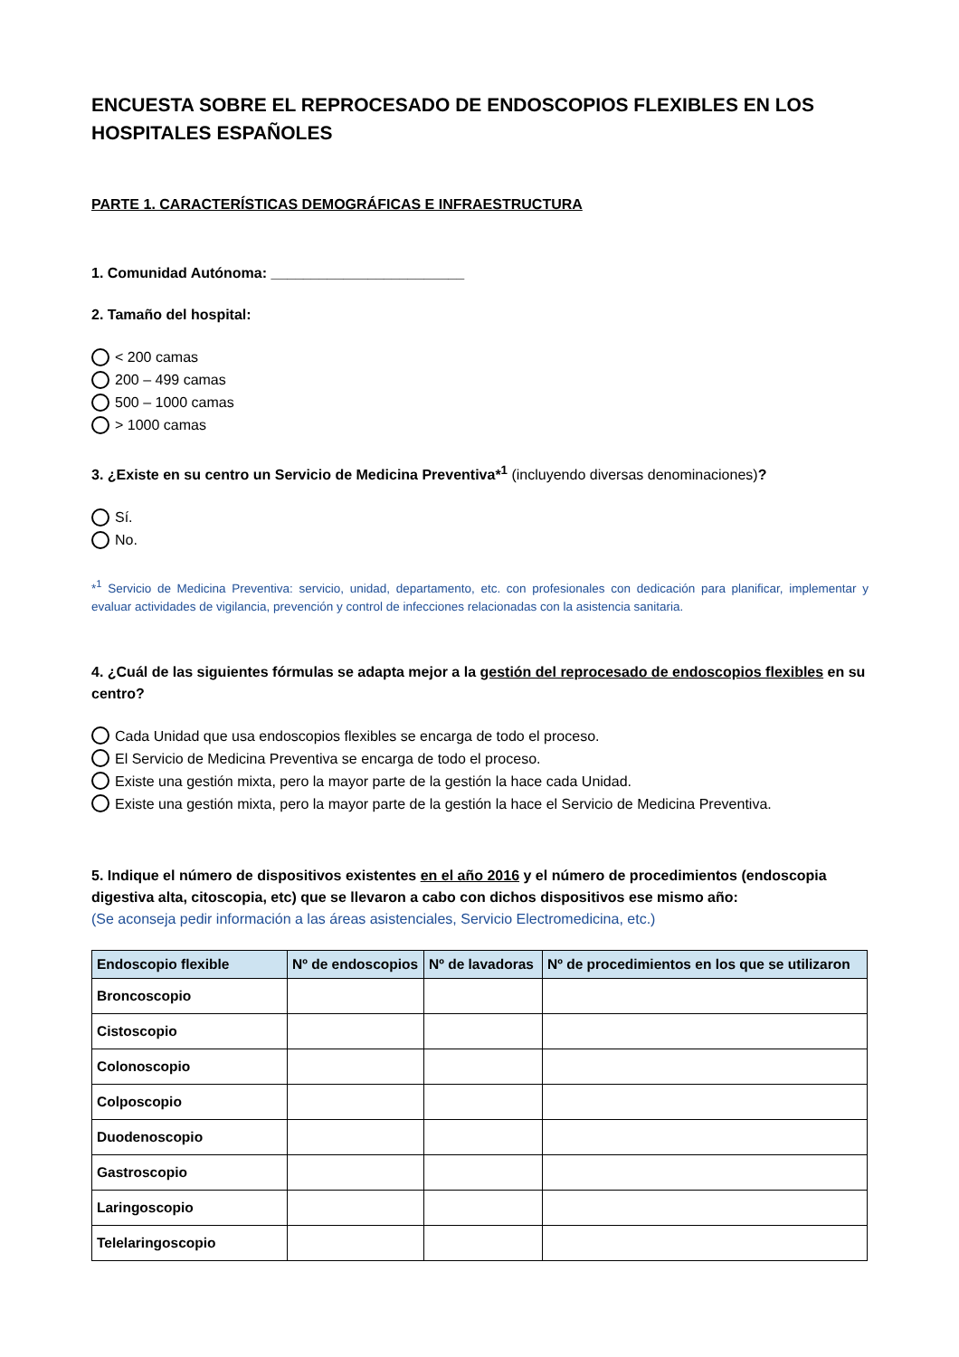ENCUESTA SOBRE EL REPROCESADO DE ENDOSCOPIOS FLEXIBLES EN LOS HOSPITALES ESPAÑOLES
PARTE 1. CARACTERÍSTICAS DEMOGRÁFICAS E INFRAESTRUCTURA
1. Comunidad Autónoma: ________________________
2. Tamaño del hospital:
< 200 camas
200 – 499 camas
500 – 1000 camas
> 1000 camas
3. ¿Existe en su centro un Servicio de Medicina Preventiva*<sup>1</sup> (incluyendo diversas denominaciones)?
Sí.
No.
*<sup>1</sup> Servicio de Medicina Preventiva: servicio, unidad, departamento, etc. con profesionales con dedicación para planificar, implementar y evaluar actividades de vigilancia, prevención y control de infecciones relacionadas con la asistencia sanitaria.
4. ¿Cuál de las siguientes fórmulas se adapta mejor a la gestión del reprocesado de endoscopios flexibles en su centro?
Cada Unidad que usa endoscopios flexibles se encarga de todo el proceso.
El Servicio de Medicina Preventiva se encarga de todo el proceso.
Existe una gestión mixta, pero la mayor parte de la gestión la hace cada Unidad.
Existe una gestión mixta, pero la mayor parte de la gestión la hace el Servicio de Medicina Preventiva.
5. Indique el número de dispositivos existentes en el año 2016 y el número de procedimientos (endoscopia digestiva alta, citoscopia, etc) que se llevaron a cabo con dichos dispositivos ese mismo año:
(Se aconseja pedir información a las áreas asistenciales, Servicio Electromedicina, etc.)
| Endoscopio flexible | Nº de endoscopios | Nº de lavadoras | Nº de procedimientos en los que se utilizaron |
| --- | --- | --- | --- |
| Broncoscopio | | | |
| Cistoscopio | | | |
| Colonoscopio | | | |
| Colposcopio | | | |
| Duodenoscopio | | | |
| Gastroscopio | | | |
| Laringoscopio | | | |
| Telelaringoscopio | | | |